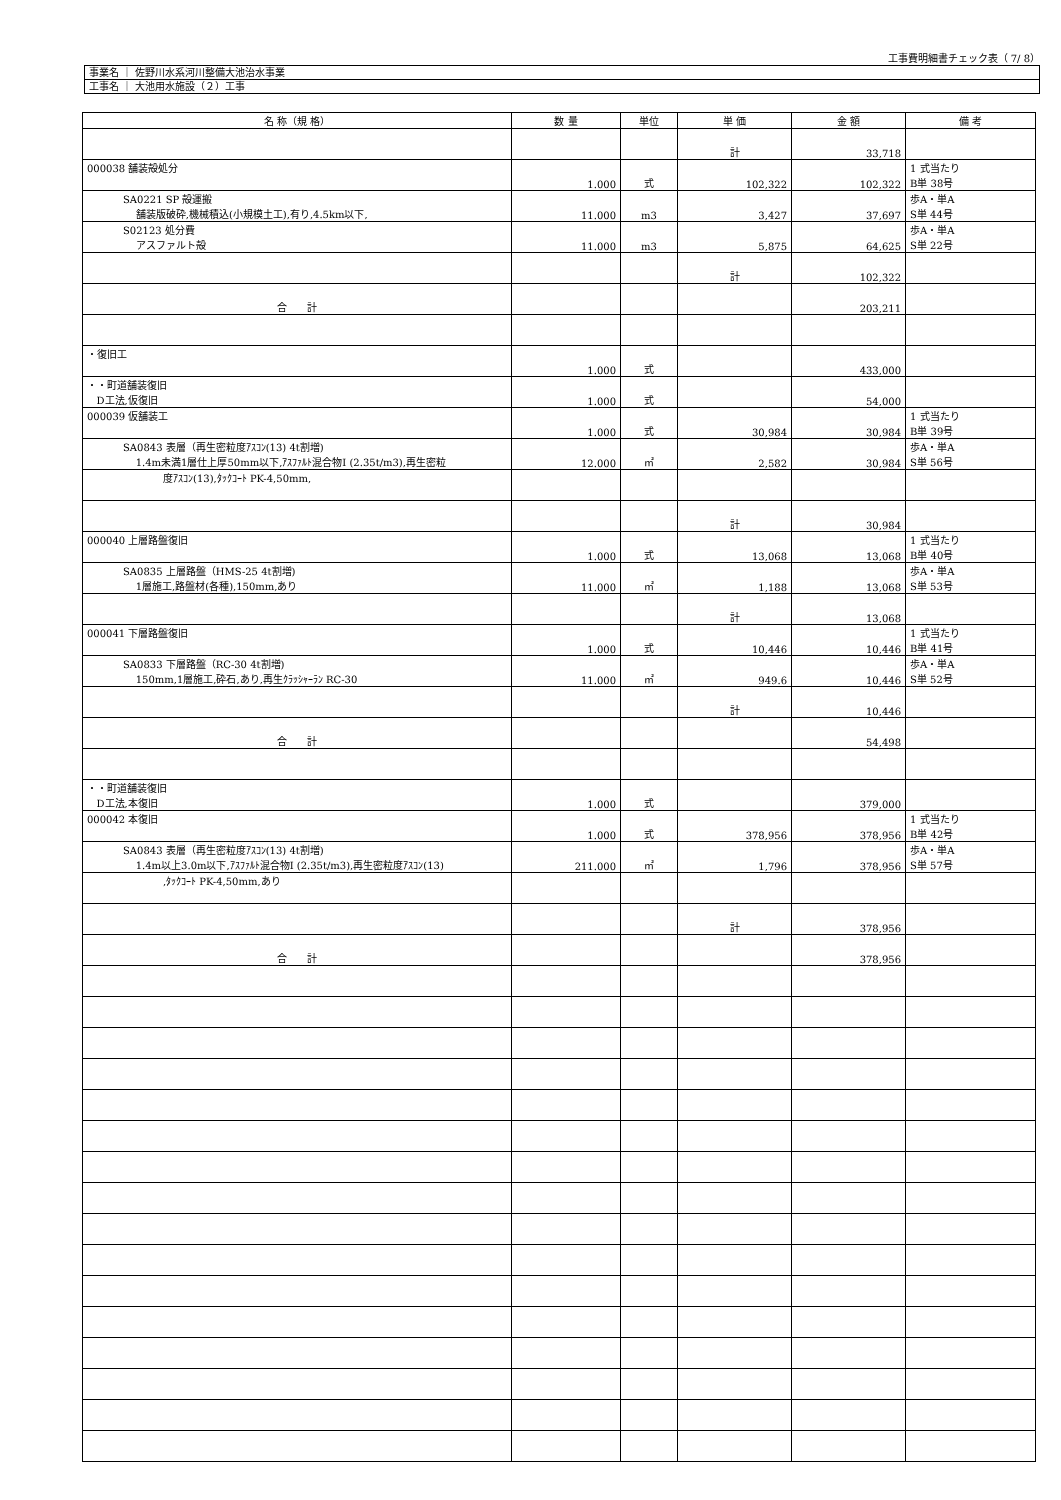工事費明細書チェック表（ 7/ 8）
事業名 ｜ 佐野川水系河川整備大池治水事業
工事名 ｜ 大池用水施設（２）工事
| 名 称（規 格） | 数 量 | 単位 | 単 価 | 金 額 | 備 考 |
| --- | --- | --- | --- | --- | --- |
| | | | 計 | 33,718 | |
| 000038 舗装殻処分 | 1.000 | 式 | 102,322 | 102,322 | 1 式当たり B単 38号 |
| SA0221 SP 殻運搬 舗装版破砕,機械積込(小規模土工),有り,4.5km以下, | 11.000 | m3 | 3,427 | 37,697 | 歩A・単A S単 44号 |
| S02123 処分費 アスファルト殻 | 11.000 | m3 | 5,875 | 64,625 | 歩A・単A S単 22号 |
| | | | 計 | 102,322 | |
| 合 計 | | | | 203,211 | |
| ・復旧工 | 1.000 | 式 | | 433,000 | |
| ・・町道舗装復旧 D工法,仮復旧 | 1.000 | 式 | | 54,000 | |
| 000039 仮舗装工 | 1.000 | 式 | 30,984 | 30,984 | 1 式当たり B単 39号 |
| SA0843 表層（再生密粒度ｱｽｺﾝ(13) 4t割増) 1.4m未満1層仕上厚50mm以下,ｱｽﾌｧﾙﾄ混合物Ⅰ (2.35t/m3),再生密粒 | 12.000 | ㎡ | 2,582 | 30,984 | 歩A・単A S単 56号 |
| 度ｱｽｺﾝ(13),ﾀｯｸｺｰﾄ PK-4,50mm, | | | | | |
| | | | 計 | 30,984 | |
| 000040 上層路盤復旧 | 1.000 | 式 | 13,068 | 13,068 | 1 式当たり B単 40号 |
| SA0835 上層路盤（HMS-25 4t割増) 1層施工,路盤材(各種),150mm,あり | 11.000 | ㎡ | 1,188 | 13,068 | 歩A・単A S単 53号 |
| | | | 計 | 13,068 | |
| 000041 下層路盤復旧 | 1.000 | 式 | 10,446 | 10,446 | 1 式当たり B単 41号 |
| SA0833 下層路盤（RC-30 4t割増) 150mm,1層施工,砕石,あり,再生ｸﾗｯｼｬｰﾗﾝ RC-30 | 11.000 | ㎡ | 949.6 | 10,446 | 歩A・単A S単 52号 |
| | | | 計 | 10,446 | |
| 合 計 | | | | 54,498 | |
| ・・町道舗装復旧 D工法,本復旧 | 1.000 | 式 | | 379,000 | |
| 000042 本復旧 | 1.000 | 式 | 378,956 | 378,956 | 1 式当たり B単 42号 |
| SA0843 表層（再生密粒度ｱｽｺﾝ(13) 4t割増) 1.4m以上3.0m以下,ｱｽﾌｧﾙﾄ混合物Ⅰ (2.35t/m3),再生密粒度ｱｽｺﾝ(13) | 211.000 | ㎡ | 1,796 | 378,956 | 歩A・単A S単 57号 |
| ,ﾀｯｸｺｰﾄ PK-4,50mm,あり | | | | | |
| | | | 計 | 378,956 | |
| 合 計 | | | | 378,956 | |